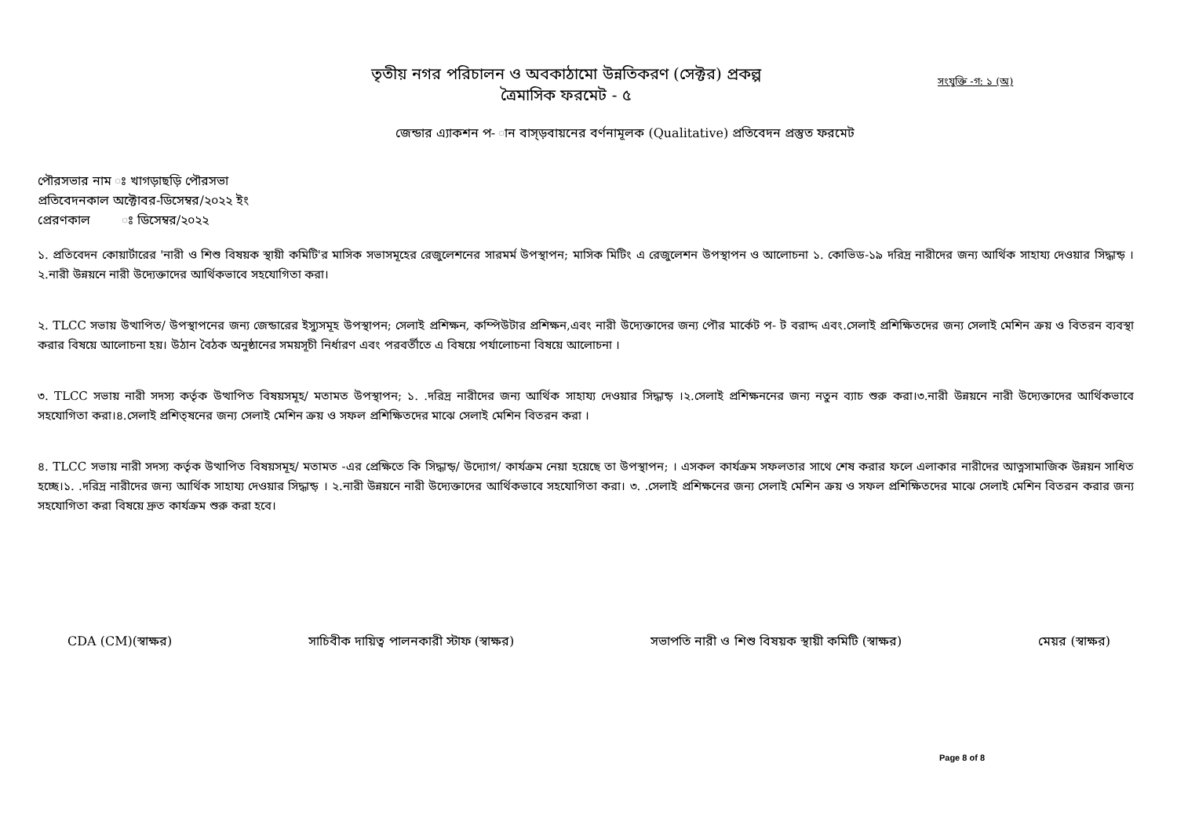তৃতীয় নগর পরিচালন ও অবকাঠামো উন্নতিকরণ (সেক্টর) প্রকল্প
ত্রৈমাসিক ফরমেট - ৫
সংযুক্তি -গ: ১ (অ)
জেন্ডার এ্যাকশন প- ান বাস্ড়বায়নের বর্ণনামূলক (Qualitative) প্রতিবেদন প্রস্তুত ফরমেট
পৌরসভার নাম ঃ খাগড়াছড়ি পৌরসভা
প্রতিবেদনকাল অক্টোবর-ডিসেম্বর/২০২২ ইং
প্রেরণকাল ঃ ডিসেম্বর/২০২২
১. প্রতিবেদন কোয়ার্টারের 'নারী ও শিশু বিষয়ক স্থায়ী কমিটি'র মাসিক সভাসমূহের রেজুলেশনের সারমর্ম উপস্থাপন; মাসিক মিটিং এ রেজুলেশন উপস্থাপন ও আলোচনা ১. কোভিড-১৯ দরিদ্র নারীদের জন্য আর্থিক সাহায্য দেওয়ার সিদ্ধান্ড় । ২.নারী উন্নয়নে নারী উদ্যেক্তাদের আর্থিকভাবে সহযোগিতা করা।
২. TLCC সভায় উত্থাপিত/ উপস্থাপনের জন্য জেন্ডারের ইস্যুসমূহ উপস্থাপন; সেলাই প্রশিক্ষন, কম্পিউটার প্রশিক্ষন,এবং নারী উদ্যেক্তাদের জন্য পৌর মার্কেট প- ট বরাদ্দ এবং.সেলাই প্রশিক্ষিতদের জন্য সেলাই মেশিন ক্রয় ও বিতরন ব্যবস্থা করার বিষয়ে আলোচনা হয়। উঠান বৈঠক অনুষ্ঠানের সময়সূচী নির্ধারণ এবং পরবর্তীতে এ বিষয়ে পর্যালোচনা বিষয়ে আলোচনা ।
৩. TLCC সভায় নারী সদস্য কর্তৃক উত্থাপিত বিষয়সমূহ/ মতামত উপস্থাপন; ১. .দরিদ্র নারীদের জন্য আর্থিক সাহায্য দেওয়ার সিদ্ধান্ড় ।২.সেলাই প্রশিক্ষননের জন্য নতুন ব্যাচ শুরু করা।৩.নারী উন্নয়নে নারী উদ্যেক্তাদের আর্থিকভাবে সহযোগিতা করা।৪.সেলাই প্রশিত্ষনের জন্য সেলাই মেশিন ক্রয় ও সফল প্রশিক্ষিতদের মাঝে সেলাই মেশিন বিতরন করা ।
৪. TLCC সভায় নারী সদস্য কর্তৃক উত্থাপিত বিষয়সমূহ/ মতামত -এর প্রেক্ষিতে কি সিদ্ধান্ড়/ উদ্যোগ/ কার্যক্রম নেয়া হয়েছে তা উপস্থাপন; । এসকল কার্যক্রম সফলতার সাথে শেষ করার ফলে এলাকার নারীদের আত্নসামাজিক উন্নয়ন সাধিত হচ্ছে।১. .দরিদ্র নারীদের জন্য আর্থিক সাহায্য দেওয়ার সিদ্ধান্ড় । ২.নারী উন্নয়নে নারী উদ্যেক্তাদের আর্থিকভাবে সহযোগিতা করা। ৩. .সেলাই প্রশিক্ষনের জন্য সেলাই মেশিন ক্রয় ও সফল প্রশিক্ষিতদের মাঝে সেলাই মেশিন বিতরন করার জন্য সহযোগিতা করা বিষয়ে দ্রুত কার্যক্রম শুরু করা হবে।
CDA (CM)(স্বাক্ষর) সাচিবীক দায়িত্ব পালনকারী স্টাফ (স্বাক্ষর) সভাপতি নারী ও শিশু বিষয়ক স্থায়ী কমিটি (স্বাক্ষর) মেয়র (স্বাক্ষর)
Page 8 of 8